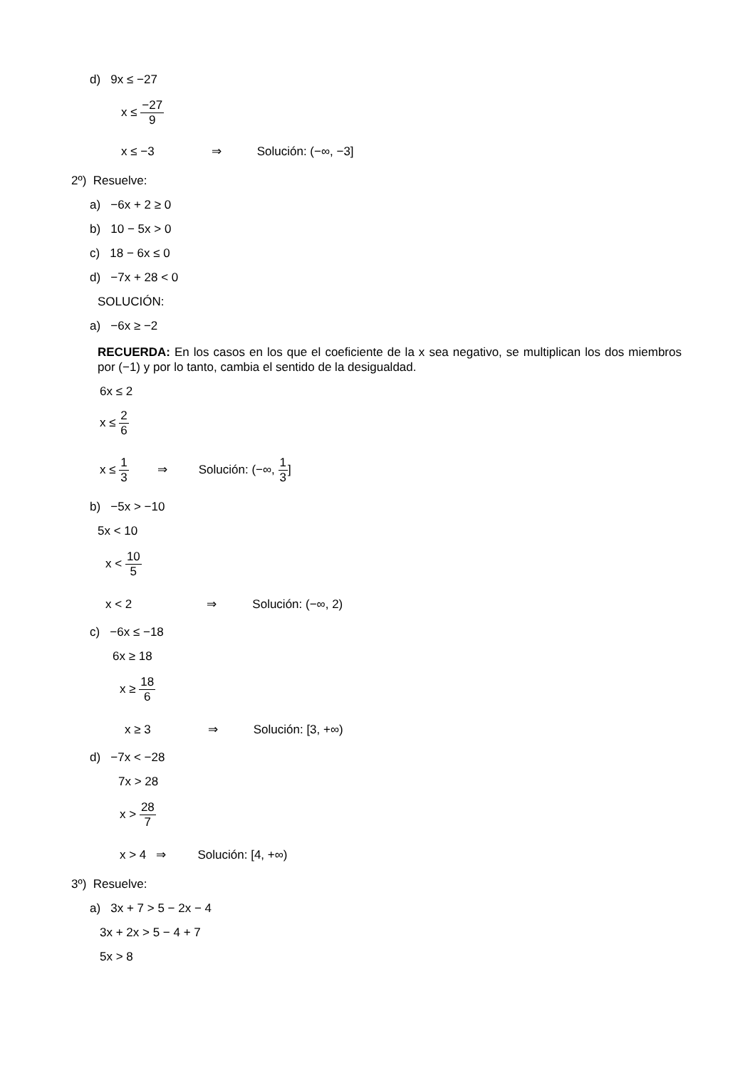d) 9x ≤ −27
x ≤ −27 9
x ≤ −3 ⇒ Solución: (−∞, −3]
2º) Resuelve:
a) −6x + 2 ≥ 0
b) 10 − 5x > 0
c) 18 − 6x ≤ 0
d) −7x + 28 < 0
SOLUCIÓN:
a) −6x ≥ −2
RECUERDA: En los casos en los que el coeficiente de la x sea negativo, se multiplican los dos miembros por (−1) y por lo tanto, cambia el sentido de la desigualdad.
6x ≤ 2
x ≤ 2 6
x ≤ 1 3 ⇒ Solución: (−∞, 1 3]
b) −5x > −10
5x < 10
x < 10 5
x < 2 ⇒ Solución: (−∞, 2)
c) −6x ≤ −18
6x ≥ 18
x ≥ 18 6
x ≥ 3 ⇒ Solución: [3, +∞)
d) −7x < −28
7x > 28
x > 28 7
x > 4 ⇒ Solución: [4, +∞)
3º) Resuelve:
a) 3x + 7 > 5 − 2x − 4
3x + 2x > 5 − 4 + 7
5x > 8